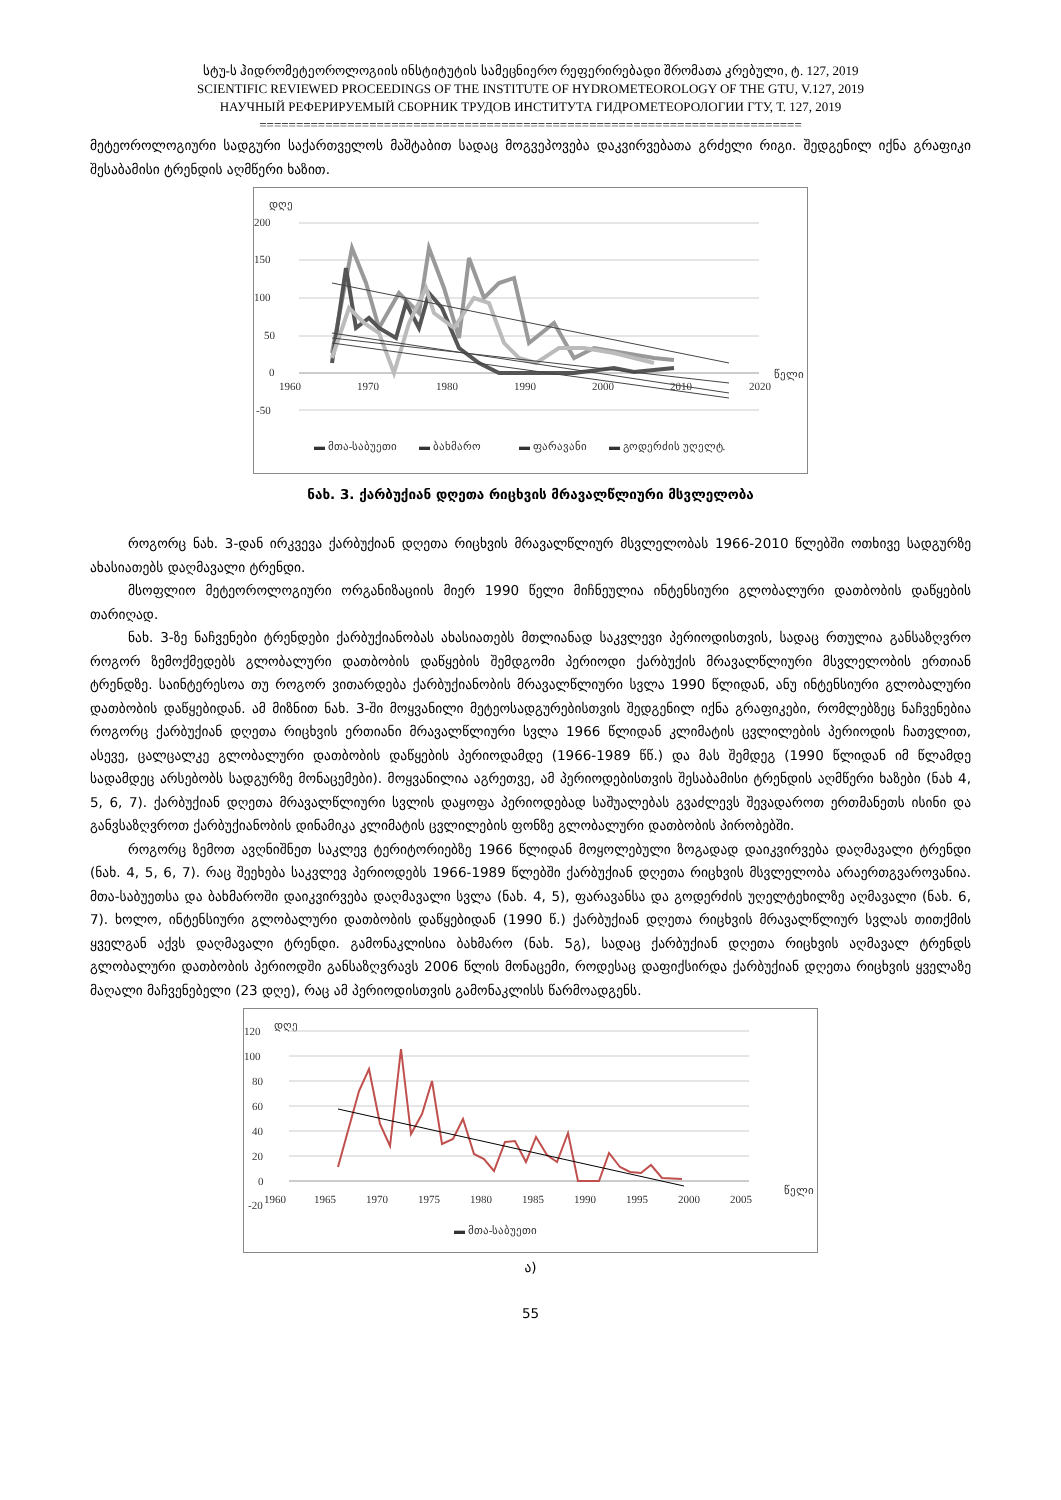სტუ-ს ჰიდრომეტეოროლოგიის ინსტიტუტის სამეცნიერო რეფერირებადი შრომათა კრებული, ტ. 127, 2019
SCIENTIFIC REVIEWED PROCEEDINGS OF THE INSTITUTE OF HYDROMETEOROLOGY OF THE GTU, V.127, 2019
НАУЧНЫЙ РЕФЕРИРУЕМЫЙ СБОРНИК ТРУДОВ ИНСТИТУТА ГИДРОМЕТЕОРОЛОГИИ ГТУ, Т. 127, 2019
==========================================================================
მეტეოროლოგიური სადგური საქართველოს მაშტაბით სადაც მოგვეპოვება დაკვირვებათა გრძელი რიგი. შედგენილ იქნა გრაფიკი შესაბამისი ტრენდის აღმწერი ხაზით.
დღე
200
150
100
50
0
-50
1960
1970
1980
1990
2000
2010
2020
წელი
▬ მთა-საბუეთი
▬ ბახმარო
▬ ფარავანი
▬ გოდერძის უღელტ.
ნახ. 3. ქარბუქიან დღეთა რიცხვის მრავალწლიური მსვლელობა
როგორც ნახ. 3-დან ირკვევა ქარბუქიან დღეთა რიცხვის მრავალწლიურ მსვლელობას 1966-2010 წლებში ოთხივე სადგურზე ახასიათებს დაღმავალი ტრენდი.
მსოფლიო მეტეოროლოგიური ორგანიზაციის მიერ 1990 წელი მიჩნეულია ინტენსიური გლობალური დათბობის დაწყების თარიღად.
ნახ. 3-ზე ნაჩვენები ტრენდები ქარბუქიანობას ახასიათებს მთლიანად საკვლევი პერიოდისთვის, სადაც რთულია განსაზღვრო როგორ ზემოქმედებს გლობალური დათბობის დაწყების შემდგომი პერიოდი ქარბუქის მრავალწლიური მსვლელობის ერთიან ტრენდზე. საინტერესოა თუ როგორ ვითარდება ქარბუქიანობის მრავალწლიური სვლა 1990 წლიდან, ანუ ინტენსიური გლობალური დათბობის დაწყებიდან. ამ მიზნით ნახ. 3-ში მოყვანილი მეტეოსადგურებისთვის შედგენილ იქნა გრაფიკები, რომლებზეც ნაჩვენებია როგორც ქარბუქიან დღეთა რიცხვის ერთიანი მრავალწლიური სვლა 1966 წლიდან კლიმატის ცვლილების პერიოდის ჩათვლით, ასევე, ცალცალკე გლობალური დათბობის დაწყების პერიოდამდე (1966-1989 წწ.) და მას შემდეგ (1990 წლიდან იმ წლამდე სადამდეც არსებობს სადგურზე მონაცემები). მოყვანილია აგრეთვე, ამ პერიოდებისთვის შესაბამისი ტრენდის აღმწერი ხაზები (ნახ 4, 5, 6, 7). ქარბუქიან დღეთა მრავალწლიური სვლის დაყოფა პერიოდებად საშუალებას გვაძლევს შევადაროთ ერთმანეთს ისინი და განვსაზღვროთ ქარბუქიანობის დინამიკა კლიმატის ცვლილების ფონზე გლობალური დათბობის პირობებში.
როგორც ზემოთ ავღნიშნეთ საკლევ ტერიტორიებზე 1966 წლიდან მოყოლებული ზოგადად დაიკვირვება დაღმავალი ტრენდი (ნახ. 4, 5, 6, 7). რაც შეეხება საკვლევ პერიოდებს 1966-1989 წლებში ქარბუქიან დღეთა რიცხვის მსვლელობა არაერთგვაროვანია. მთა-საბუეთსა და ბახმაროში დაიკვირვება დაღმავალი სვლა (ნახ. 4, 5), ფარავანსა და გოდერძის უღელტეხილზე აღმავალი (ნახ. 6, 7). ხოლო, ინტენსიური გლობალური დათბობის დაწყებიდან (1990 წ.) ქარბუქიან დღეთა რიცხვის მრავალწლიურ სვლას თითქმის ყველგან აქვს დაღმავალი ტრენდი. გამონაკლისია ბახმარო (ნახ. 5გ), სადაც ქარბუქიან დღეთა რიცხვის აღმავალ ტრენდს გლობალური დათბობის პერიოდში განსაზღვრავს 2006 წლის მონაცემი, როდესაც დაფიქსირდა ქარბუქიან დღეთა რიცხვის ყველაზე მაღალი მაჩვენებელი (23 დღე), რაც ამ პერიოდისთვის გამონაკლისს წარმოადგენს.
დღე
120
100
80
60
40
20
0
-20
1960
1965
1970
1975
1980
1985
1990
1995
2000
2005
წელი
▬ მთა-საბუეთი
ა)
55